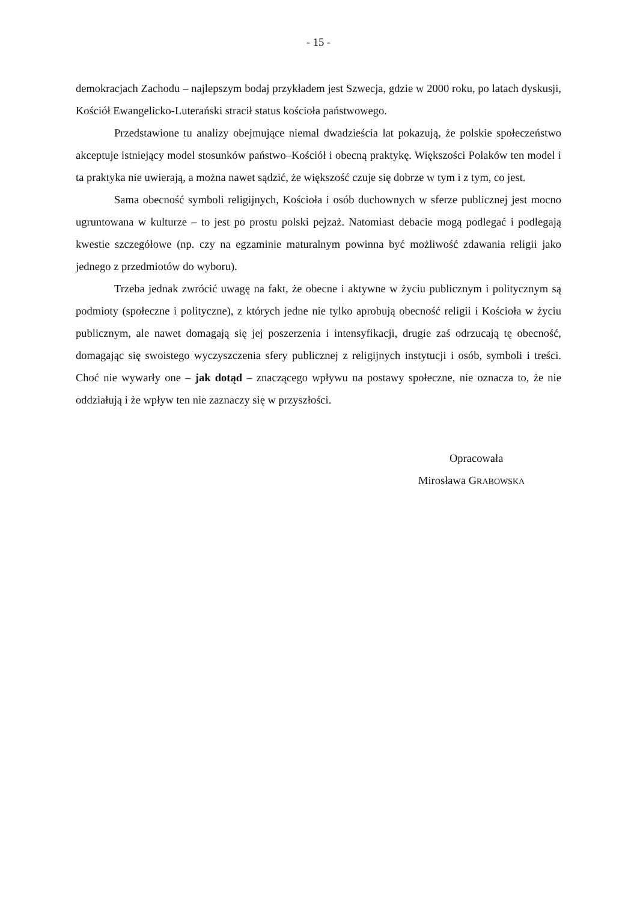- 15 -
demokracjach Zachodu – najlepszym bodaj przykładem jest Szwecja, gdzie w 2000 roku, po latach dyskusji, Kościół Ewangelicko-Luterański stracił status kościoła państwowego.
Przedstawione tu analizy obejmujące niemal dwadzieścia lat pokazują, że polskie społeczeństwo akceptuje istniejący model stosunków państwo–Kościół i obecną praktykę. Większości Polaków ten model i ta praktyka nie uwierają, a można nawet sądzić, że większość czuje się dobrze w tym i z tym, co jest.
Sama obecność symboli religijnych, Kościoła i osób duchownych w sferze publicznej jest mocno ugruntowana w kulturze – to jest po prostu polski pejzaż. Natomiast debacie mogą podlegać i podlegają kwestie szczegółowe (np. czy na egzaminie maturalnym powinna być możliwość zdawania religii jako jednego z przedmiotów do wyboru).
Trzeba jednak zwrócić uwagę na fakt, że obecne i aktywne w życiu publicznym i politycznym są podmioty (społeczne i polityczne), z których jedne nie tylko aprobują obecność religii i Kościoła w życiu publicznym, ale nawet domagają się jej poszerzenia i intensyfikacji, drugie zaś odrzucają tę obecność, domagając się swoistego wyczyszczenia sfery publicznej z religijnych instytucji i osób, symboli i treści. Choć nie wywarły one – jak dotąd – znaczącego wpływu na postawy społeczne, nie oznacza to, że nie oddziałują i że wpływ ten nie zaznaczy się w przyszłości.
Opracowała
Mirosława GRABOWSKA